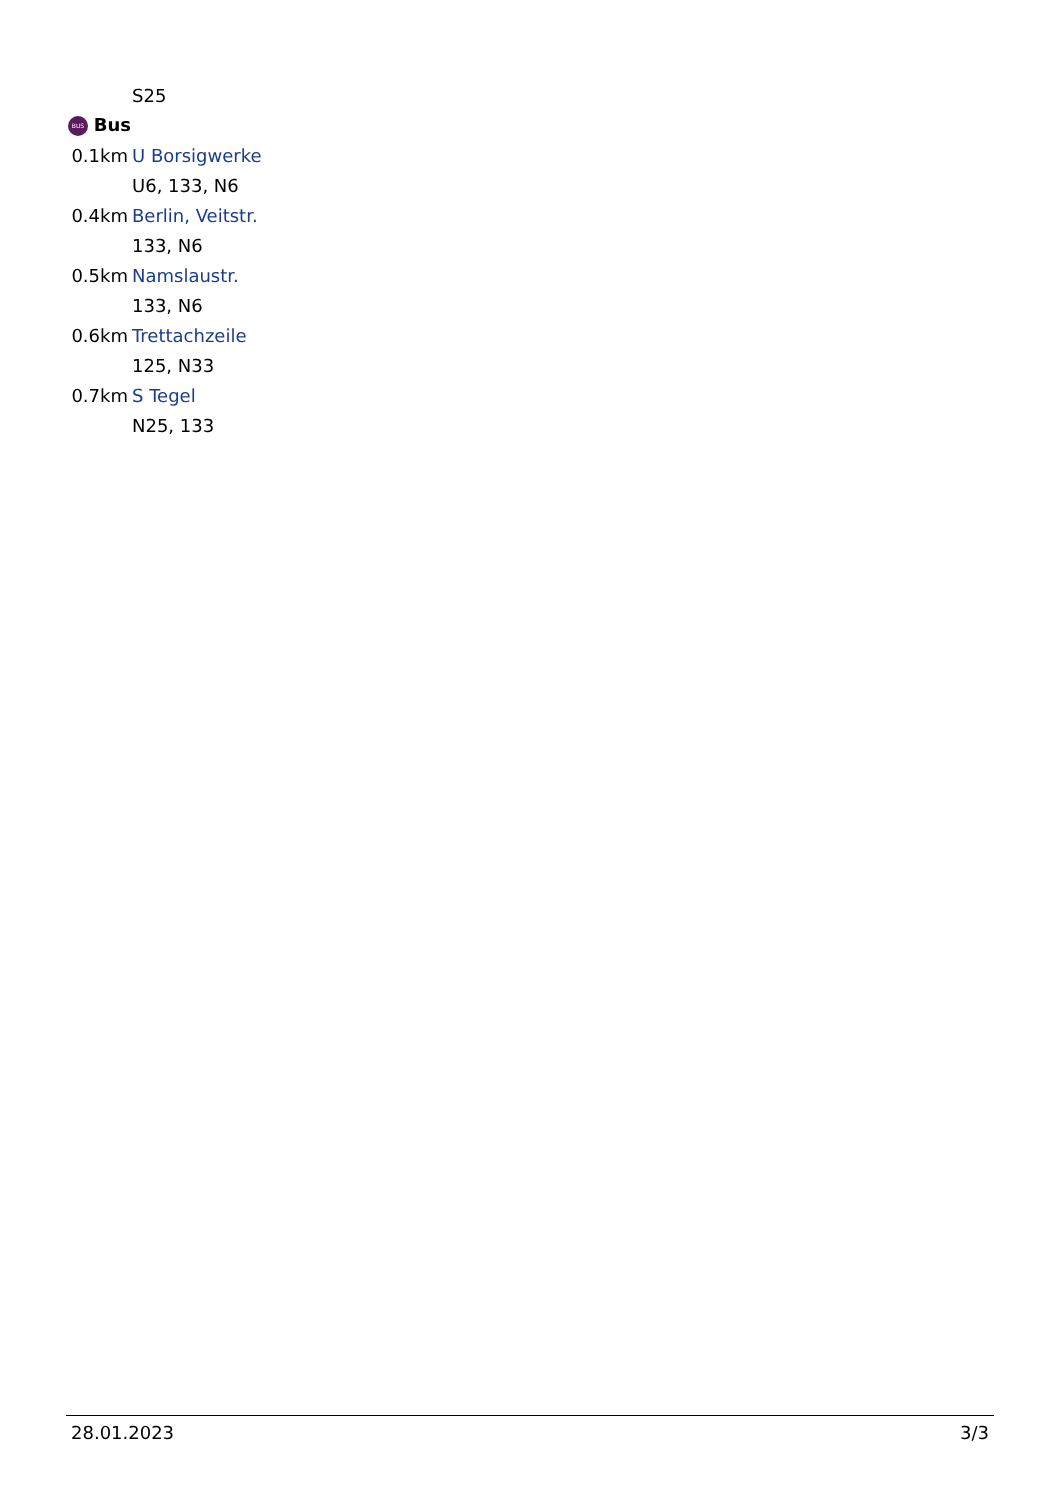| | S25 |
| BUS Bus | |
| 0.1km | U Borsigwerke |
| | U6, 133, N6 |
| 0.4km | Berlin, Veitstr. |
| | 133, N6 |
| 0.5km | Namslaustr. |
| | 133, N6 |
| 0.6km | Trettachzeile |
| | 125, N33 |
| 0.7km | S Tegel |
| | N25, 133 |
28.01.2023 3/3